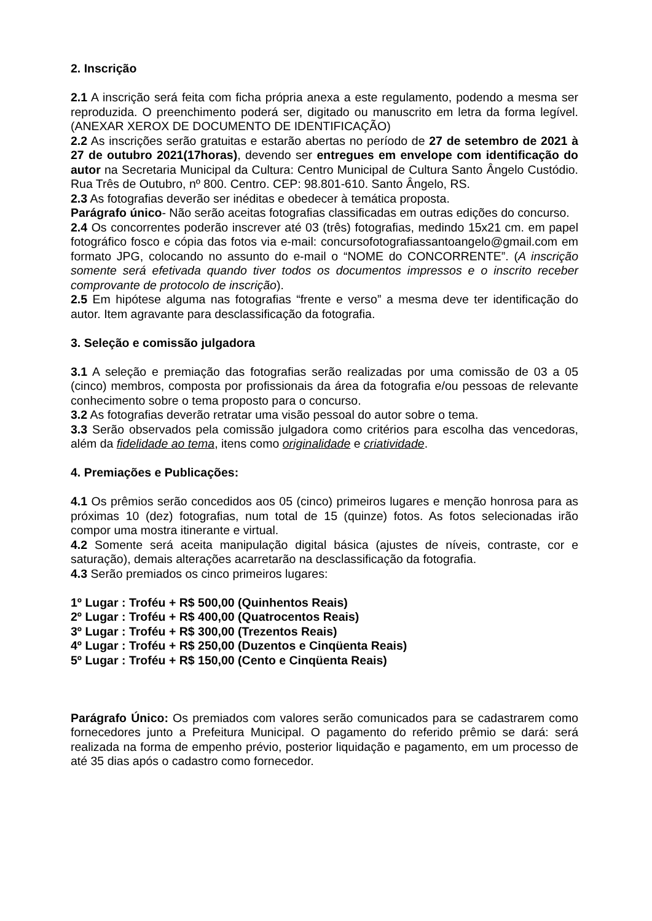2. Inscrição
2.1 A inscrição será feita com ficha própria anexa a este regulamento, podendo a mesma ser reproduzida. O preenchimento poderá ser, digitado ou manuscrito em letra da forma legível. (ANEXAR XEROX DE DOCUMENTO DE IDENTIFICAÇÃO)
2.2 As inscrições serão gratuitas e estarão abertas no período de 27 de setembro de 2021 à 27 de outubro 2021(17horas), devendo ser entregues em envelope com identificação do autor na Secretaria Municipal da Cultura: Centro Municipal de Cultura Santo Ângelo Custódio. Rua Três de Outubro, nº 800. Centro. CEP: 98.801-610. Santo Ângelo, RS.
2.3 As fotografias deverão ser inéditas e obedecer à temática proposta.
Parágrafo único- Não serão aceitas fotografias classificadas em outras edições do concurso.
2.4 Os concorrentes poderão inscrever até 03 (três) fotografias, medindo 15x21 cm. em papel fotográfico fosco e cópia das fotos via e-mail: concursofotografiassantoangelo@gmail.com em formato JPG, colocando no assunto do e-mail o “NOME do CONCORRENTE”. (A inscrição somente será efetivada quando tiver todos os documentos impressos e o inscrito receber comprovante de protocolo de inscrição).
2.5 Em hipótese alguma nas fotografias “frente e verso” a mesma deve ter identificação do autor. Item agravante para desclassificação da fotografia.
3. Seleção e comissão julgadora
3.1 A seleção e premiação das fotografias serão realizadas por uma comissão de 03 a 05 (cinco) membros, composta por profissionais da área da fotografia e/ou pessoas de relevante conhecimento sobre o tema proposto para o concurso.
3.2 As fotografias deverão retratar uma visão pessoal do autor sobre o tema.
3.3 Serão observados pela comissão julgadora como critérios para escolha das vencedoras, além da fidelidade ao tema, itens como originalidade e criatividade.
4. Premiações e Publicações:
4.1 Os prêmios serão concedidos aos 05 (cinco) primeiros lugares e menção honrosa para as próximas 10 (dez) fotografias, num total de 15 (quinze) fotos. As fotos selecionadas irão compor uma mostra itinerante e virtual.
4.2 Somente será aceita manipulação digital básica (ajustes de níveis, contraste, cor e saturação), demais alterações acarretarão na desclassificação da fotografia.
4.3 Serão premiados os cinco primeiros lugares:
1º Lugar : Troféu + R$ 500,00 (Quinhentos Reais)
2º Lugar : Troféu + R$ 400,00 (Quatrocentos Reais)
3º Lugar : Troféu + R$ 300,00 (Trezentos Reais)
4º Lugar : Troféu + R$ 250,00 (Duzentos e Cinqüenta Reais)
5º Lugar : Troféu + R$ 150,00 (Cento e Cinqüenta Reais)
Parágrafo Único: Os premiados com valores serão comunicados para se cadastrarem como fornecedores junto a Prefeitura Municipal. O pagamento do referido prêmio se dará: será realizada na forma de empenho prévio, posterior liquidação e pagamento, em um processo de até 35 dias após o cadastro como fornecedor.